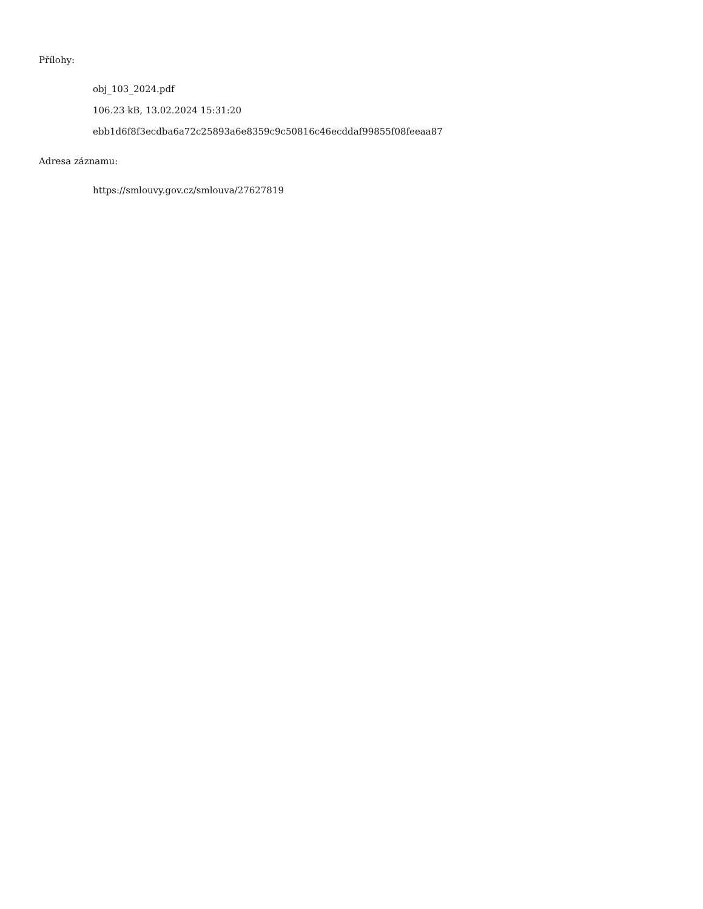Přílohy:
obj_103_2024.pdf
106.23 kB, 13.02.2024 15:31:20
ebb1d6f8f3ecdba6a72c25893a6e8359c9c50816c46ecddaf99855f08feeaa87
Adresa záznamu:
https://smlouvy.gov.cz/smlouva/27627819